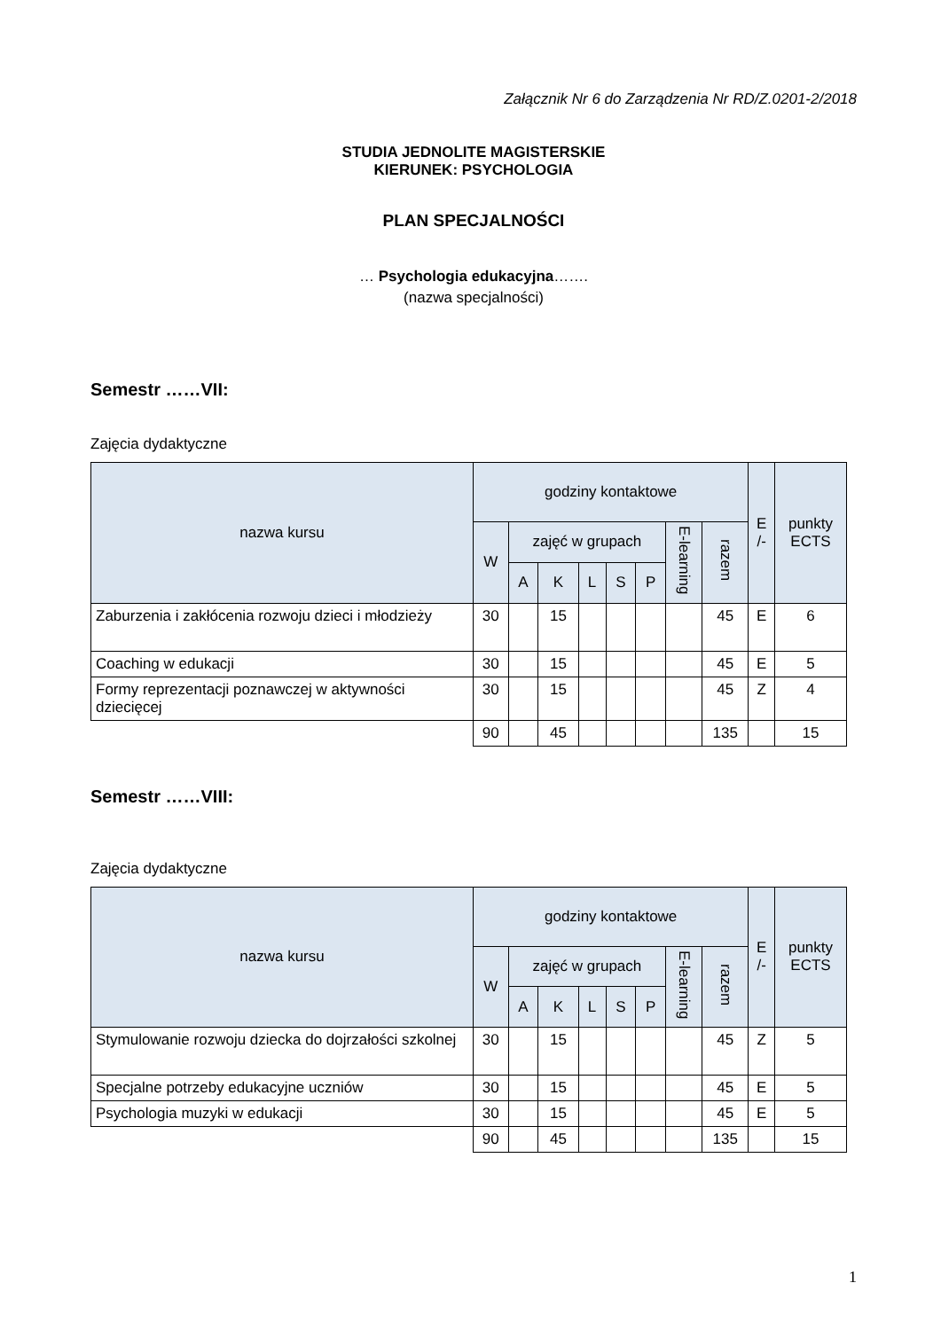Załącznik Nr 6 do Zarządzenia Nr RD/Z.0201-2/2018
STUDIA JEDNOLITE MAGISTERSKIE
KIERUNEK: PSYCHOLOGIA
PLAN SPECJALNOŚCI
… Psychologia edukacyjna…….
(nazwa specjalności)
Semestr ……VII:
Zajęcia dydaktyczne
| nazwa kursu | godziny kontaktowe | | | | | | | | E /- | punkty ECTS |
| --- | --- | --- | --- | --- | --- | --- | --- | --- | --- | --- |
| | W | zajęć w grupach | | | | | E-learning | razem | | |
| | | A | K | L | S | P | | | | |
| Zaburzenia i zakłócenia rozwoju dzieci i młodzieży | 30 | | 15 | | | | | 45 | E | 6 |
| Coaching w edukacji | 30 | | 15 | | | | | 45 | E | 5 |
| Formy reprezentacji poznawczej w aktywności dziecięcej | 30 | | 15 | | | | | 45 | Z | 4 |
| | 90 | | 45 | | | | | 135 | | 15 |
Semestr ……VIII:
Zajęcia dydaktyczne
| nazwa kursu | godziny kontaktowe | | | | | | | | E /- | punkty ECTS |
| --- | --- | --- | --- | --- | --- | --- | --- | --- | --- | --- |
| | W | zajęć w grupach | | | | | E-learning | razem | | |
| | | A | K | L | S | P | | | | |
| Stymulowanie rozwoju dziecka do dojrzałości szkolnej | 30 | | 15 | | | | | 45 | Z | 5 |
| Specjalne potrzeby edukacyjne uczniów | 30 | | 15 | | | | | 45 | E | 5 |
| Psychologia muzyki w edukacji | 30 | | 15 | | | | | 45 | E | 5 |
| | 90 | | 45 | | | | | 135 | | 15 |
1